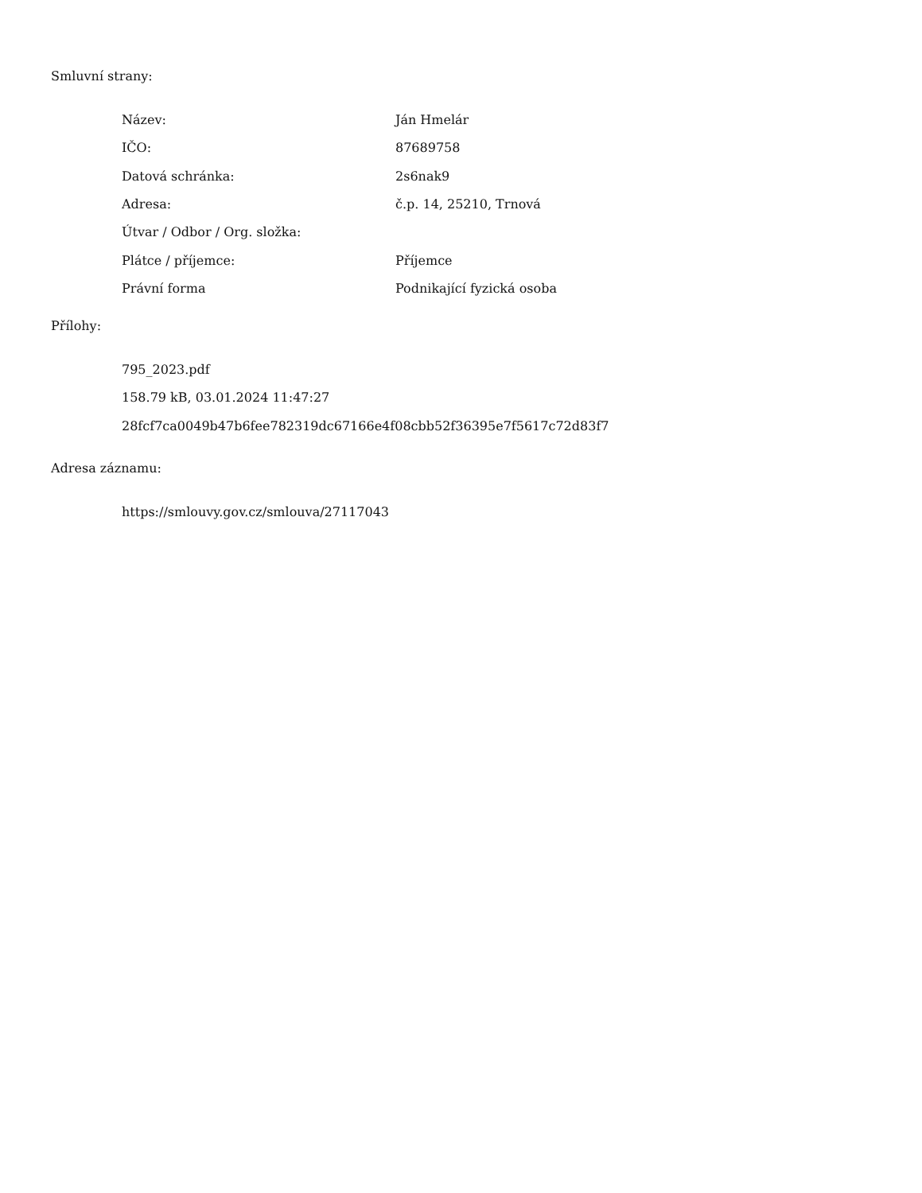Smluvní strany:
| Název: | Ján Hmelár |
| IČO: | 87689758 |
| Datová schránka: | 2s6nak9 |
| Adresa: | č.p. 14, 25210, Trnová |
| Útvar / Odbor / Org. složka: | |
| Plátce / příjemce: | Příjemce |
| Právní forma | Podnikající fyzická osoba |
Přílohy:
795_2023.pdf
158.79 kB, 03.01.2024 11:47:27
28fcf7ca0049b47b6fee782319dc67166e4f08cbb52f36395e7f5617c72d83f7
Adresa záznamu:
https://smlouvy.gov.cz/smlouva/27117043